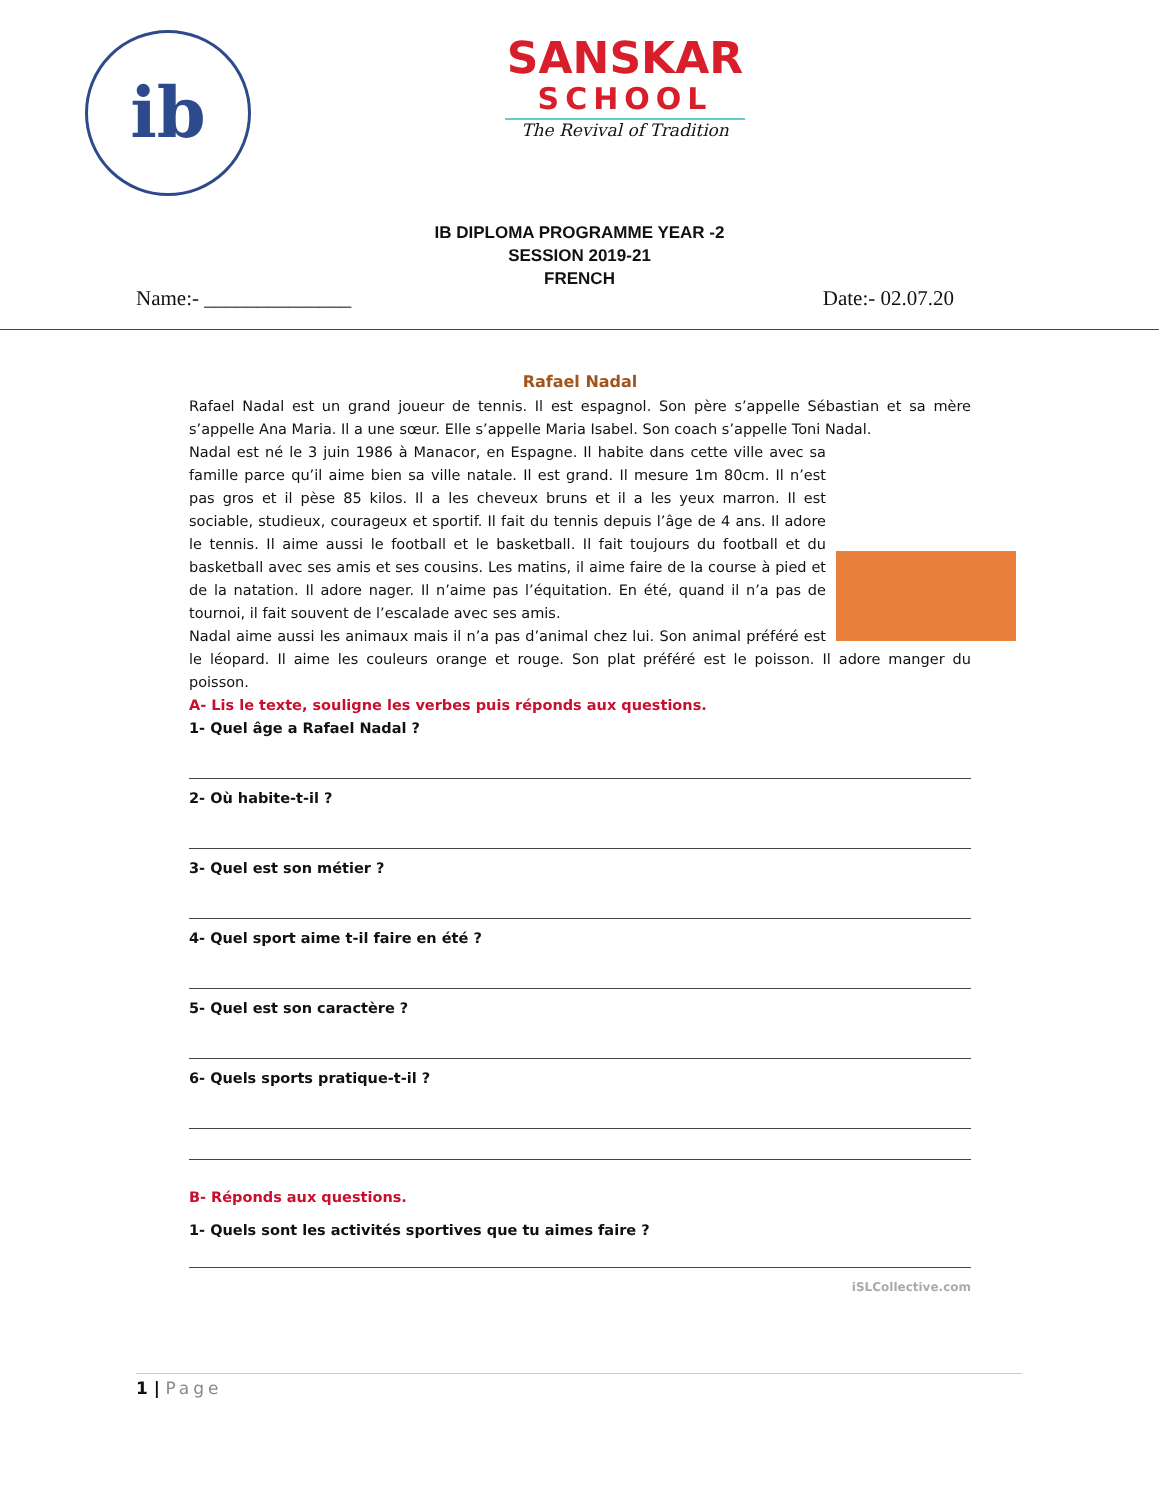ib
SANSKAR
SCHOOL
The Revival of Tradition
IB DIPLOMA PROGRAMME YEAR -2
SESSION 2019-21
FRENCH
Name:- ______________ Date:- 02.07.20
Rafael Nadal
Rafael Nadal est un grand joueur de tennis. Il est espagnol. Son père s’appelle Sébastian et sa mère s’appelle Ana Maria. Il a une sœur. Elle s’appelle Maria Isabel. Son coach s’appelle Toni Nadal.
Nadal est né le 3 juin 1986 à Manacor, en Espagne. Il habite dans cette ville avec sa famille parce qu’il aime bien sa ville natale. Il est grand. Il mesure 1m 80cm. Il n’est pas gros et il pèse 85 kilos. Il a les cheveux bruns et il a les yeux marron. Il est sociable, studieux, courageux et sportif. Il fait du tennis depuis l’âge de 4 ans. Il adore le tennis. Il aime aussi le football et le basketball. Il fait toujours du football et du basketball avec ses amis et ses cousins. Les matins, il aime faire de la course à pied et de la natation. Il adore nager. Il n’aime pas l’équitation. En été, quand il n’a pas de tournoi, il fait souvent de l’escalade avec ses amis.
Nadal aime aussi les animaux mais il n’a pas d’animal chez lui. Son animal préféré est le léopard. Il aime les couleurs orange et rouge. Son plat préféré est le poisson. Il adore manger du poisson.
A- Lis le texte, souligne les verbes puis réponds aux questions.
1- Quel âge a Rafael Nadal ?
2- Où habite-t-il ?
3- Quel est son métier ?
4- Quel sport aime t-il faire en été ?
5- Quel est son caractère ?
6- Quels sports pratique-t-il ?
B- Réponds aux questions.
1- Quels sont les activités sportives que tu aimes faire ?
iSLCollective.com
1 | Page